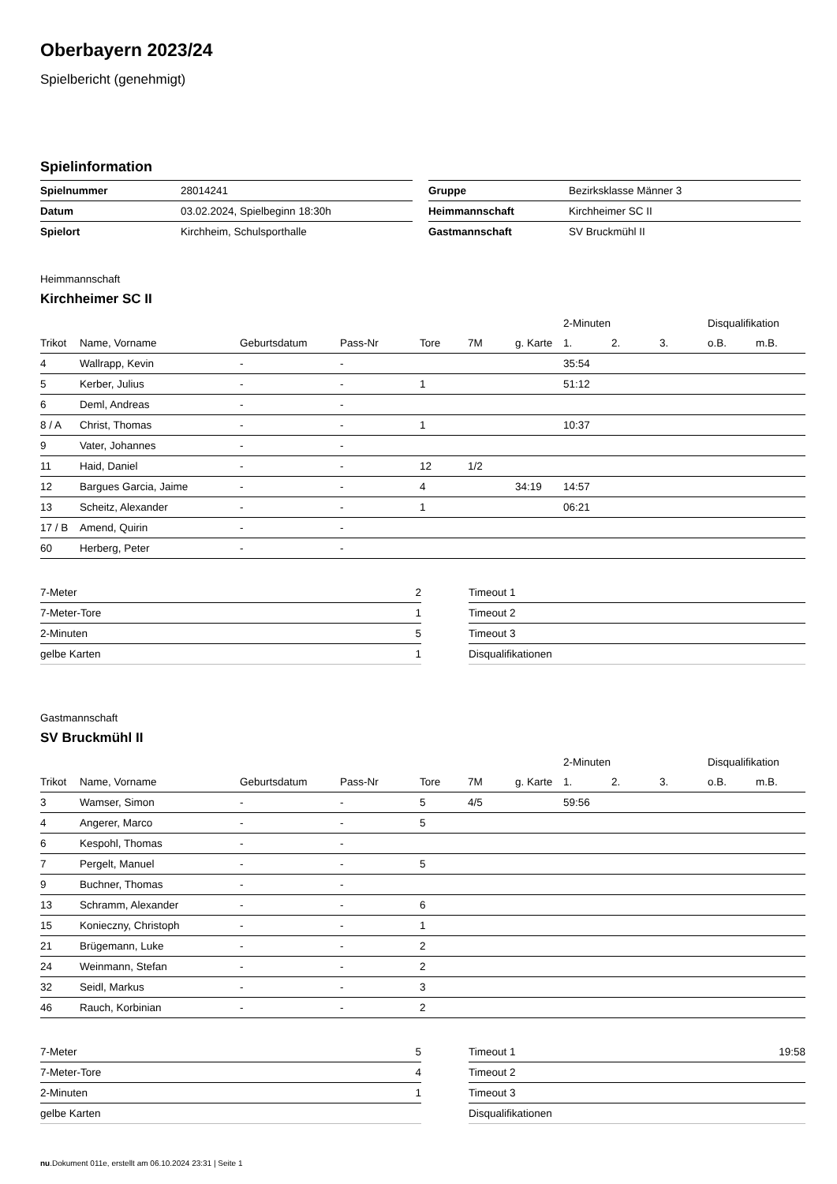Oberbayern 2023/24
Spielbericht (genehmigt)
Spielinformation
| Spielnummer | 28014241 |
| Datum | 03.02.2024, Spielbeginn 18:30h |
| Spielort | Kirchheim, Schulsporthalle |
| Gruppe | Bezirksklasse Männer 3 |
| Heimmannschaft | Kirchheimer SC II |
| Gastmannschaft | SV Bruckmühl II |
Heimmannschaft
Kirchheimer SC II
| | | | | | | | 2-Minuten | | | Disqualifikation | |
| --- | --- | --- | --- | --- | --- | --- | --- | --- | --- | --- | --- |
| Trikot | Name, Vorname | Geburtsdatum | Pass-Nr | Tore | 7M | g. Karte | 1. | 2. | 3. | o.B. | m.B. |
| 4 | Wallrapp, Kevin | - | - | | | | 35:54 | | | | |
| 5 | Kerber, Julius | - | - | 1 | | | 51:12 | | | | |
| 6 | Deml, Andreas | - | - | | | | | | | | |
| 8 / A | Christ, Thomas | - | - | 1 | | | 10:37 | | | | |
| 9 | Vater, Johannes | - | - | | | | | | | | |
| 11 | Haid, Daniel | - | - | 12 | 1/2 | | | | | | |
| 12 | Bargues Garcia, Jaime | - | - | 4 | | 34:19 | 14:57 | | | | |
| 13 | Scheitz, Alexander | - | - | 1 | | | 06:21 | | | | |
| 17 / B | Amend, Quirin | - | - | | | | | | | | |
| 60 | Herberg, Peter | - | - | | | | | | | | |
| 7-Meter | 2 |
| 7-Meter-Tore | 1 |
| 2-Minuten | 5 |
| gelbe Karten | 1 |
| Timeout 1 | |
| Timeout 2 | |
| Timeout 3 | |
| Disqualifikationen | |
Gastmannschaft
SV Bruckmühl II
| | | | | | | | 2-Minuten | | | Disqualifikation | |
| --- | --- | --- | --- | --- | --- | --- | --- | --- | --- | --- | --- |
| Trikot | Name, Vorname | Geburtsdatum | Pass-Nr | Tore | 7M | g. Karte | 1. | 2. | 3. | o.B. | m.B. |
| 3 | Wamser, Simon | - | - | 5 | 4/5 | | 59:56 | | | | |
| 4 | Angerer, Marco | - | - | 5 | | | | | | | |
| 6 | Kespohl, Thomas | - | - | | | | | | | | |
| 7 | Pergelt, Manuel | - | - | 5 | | | | | | | |
| 9 | Buchner, Thomas | - | - | | | | | | | | |
| 13 | Schramm, Alexander | - | - | 6 | | | | | | | |
| 15 | Konieczny, Christoph | - | - | 1 | | | | | | | |
| 21 | Brügemann, Luke | - | - | 2 | | | | | | | |
| 24 | Weinmann, Stefan | - | - | 2 | | | | | | | |
| 32 | Seidl, Markus | - | - | 3 | | | | | | | |
| 46 | Rauch, Korbinian | - | - | 2 | | | | | | | |
| 7-Meter | 5 |
| 7-Meter-Tore | 4 |
| 2-Minuten | 1 |
| gelbe Karten | |
| Timeout 1 | 19:58 |
| Timeout 2 | |
| Timeout 3 | |
| Disqualifikationen | |
nu.Dokument 011e, erstellt am 06.10.2024 23:31 | Seite 1